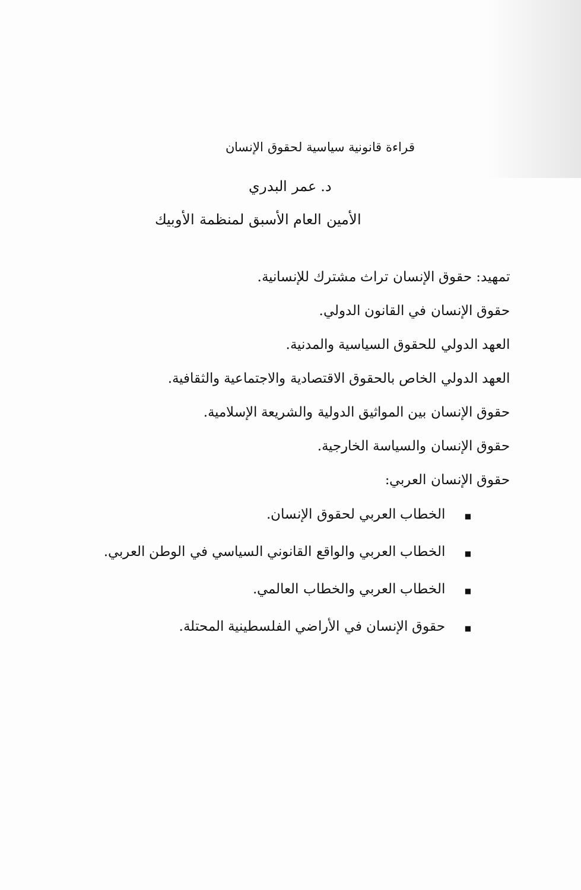قراءة قانونية سياسية لحقوق الإنسان
د. عمر البدري
الأمين العام الأسبق لمنظمة الأوبيك
تمهيد: حقوق الإنسان تراث مشترك للإنسانية.
حقوق الإنسان في القانون الدولي.
العهد الدولي للحقوق السياسية والمدنية.
العهد الدولي الخاص بالحقوق الاقتصادية والاجتماعية والثقافية.
حقوق الإنسان بين المواثيق الدولية والشريعة الإسلامية.
حقوق الإنسان والسياسة الخارجية.
حقوق الإنسان العربي:
■ الخطاب العربي لحقوق الإنسان.
■ الخطاب العربي والواقع القانوني السياسي في الوطن العربي.
■ الخطاب العربي والخطاب العالمي.
■ حقوق الإنسان في الأراضي الفلسطينية المحتلة.